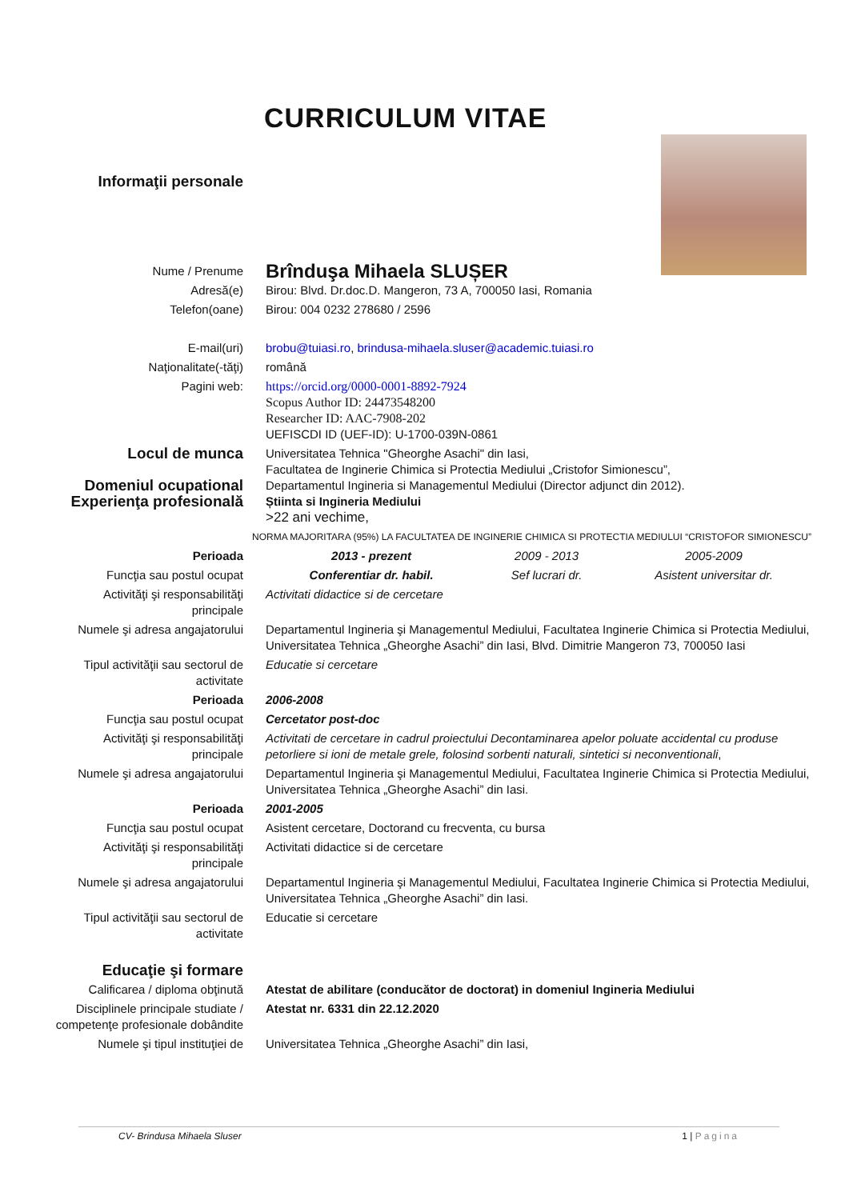CURRICULUM VITAE
| Informaţii personale | | | |
| Nume / Prenume | Brînduşa Mihaela SLUȘER | | |
| Adresă(e) | Birou: Blvd. Dr.doc.D. Mangeron, 73 A, 700050 Iasi, Romania | | |
| Telefon(oane) | Birou: 004 0232 278680 / 2596 | | |
| E-mail(uri) | brobu@tuiasi.ro , brindusa-mihaela.sluser@academic.tuiasi.ro | | |
| Naţionalitate(-tăţi) | română | | |
| Pagini web: | https://orcid.org/0000-0001-8892-7924 Scopus Author ID: 24473548200 Researcher ID: AAC-7908-202 UEFISCDI ID (UEF-ID): U-1700-039N-0861 | | |
| Locul de munca Domeniul ocupational Experienţa profesională | Universitatea Tehnica "Gheorghe Asachi" din Iasi, Facultatea de Inginerie Chimica si Protectia Mediului „Cristofor Simionescu”, Departamentul Ingineria si Managementul Mediului (Director adjunct din 2012). Știinta si Ingineria Mediului >22 ani vechime, | | |
| NORMA MAJORITARA (95%) LA FACULTATEA DE INGINERIE CHIMICA SI PROTECTIA MEDIULUI “CRISTOFOR SIMIONESCU” | | | |
| Perioada | 2013 - prezent | 2009 - 2013 | 2005-2009 |
| Funcţia sau postul ocupat | Conferentiar dr. habil. | Sef lucrari dr. | Asistent universitar dr. |
| Activităţi şi responsabilităţi principale | Activitati didactice si de cercetare | | |
| Numele şi adresa angajatorului | Departamentul Ingineria şi Managementul Mediului, Facultatea Inginerie Chimica si Protectia Mediului, Universitatea Tehnica „Gheorghe Asachi” din Iasi, Blvd. Dimitrie Mangeron 73, 700050 Iasi | | |
| Tipul activităţii sau sectorul de activitate | Educatie si cercetare | | |
| Perioada | 2006-2008 | | |
| Funcţia sau postul ocupat | Cercetator post-doc | | |
| Activităţi şi responsabilităţi principale | Activitati de cercetare in cadrul proiectului Decontaminarea apelor poluate accidental cu produse petorliere si ioni de metale grele, folosind sorbenti naturali, sintetici si neconventionali , | | |
| Numele şi adresa angajatorului | Departamentul Ingineria şi Managementul Mediului, Facultatea Inginerie Chimica si Protectia Mediului, Universitatea Tehnica „Gheorghe Asachi” din Iasi. | | |
| Perioada | 2001-2005 | | |
| Funcţia sau postul ocupat | Asistent cercetare, Doctorand cu frecventa, cu bursa | | |
| Activităţi şi responsabilităţi principale | Activitati didactice si de cercetare | | |
| Numele şi adresa angajatorului | Departamentul Ingineria şi Managementul Mediului, Facultatea Inginerie Chimica si Protectia Mediului, Universitatea Tehnica „Gheorghe Asachi” din Iasi. | | |
| Tipul activităţii sau sectorul de activitate | Educatie si cercetare | | |
| Educaţie şi formare | | | |
| Calificarea / diploma obţinută | Atestat de abilitare (conducător de doctorat) in domeniul Ingineria Mediului | | |
| Disciplinele principale studiate / competenţe profesionale dobândite | Atestat nr. 6331 din 22.12.2020 | | |
| Numele şi tipul instituţiei de | Universitatea Tehnica „Gheorghe Asachi” din Iasi, | | |
CV- Brindusa Mihaela Sluser 1 | Pagina